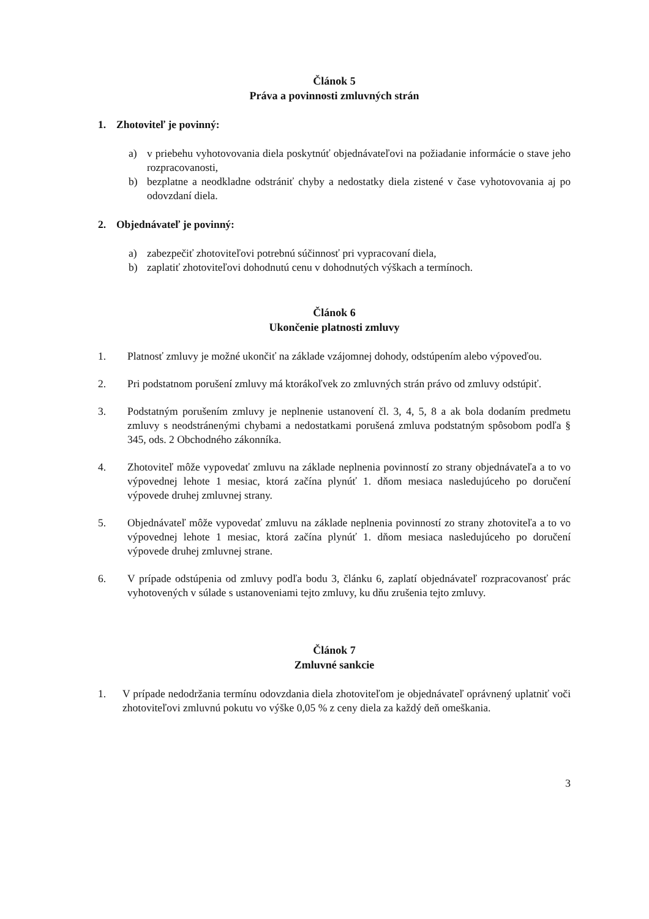Článok 5
Práva a povinnosti zmluvných strán
1. Zhotoviteľ je povinný:
a) v priebehu vyhotovovania diela poskytnúť objednávateľovi na požiadanie informácie o stave jeho rozpracovanosti,
b) bezplatne a neodkladne odstrániť chyby a nedostatky diela zistené v čase vyhotovovania aj po odovzdaní diela.
2. Objednávateľ je povinný:
a) zabezpečiť zhotoviteľovi potrebnú súčinnosť pri vypracovaní diela,
b) zaplatiť zhotoviteľovi dohodnutú cenu v dohodnutých výškach a termínoch.
Článok 6
Ukončenie platnosti zmluvy
1. Platnosť zmluvy je možné ukončiť na základe vzájomnej dohody, odstúpením alebo výpoveďou.
2. Pri podstatnom porušení zmluvy má ktorákoľvek zo zmluvných strán právo od zmluvy odstúpiť.
3. Podstatným porušením zmluvy je neplnenie ustanovení čl. 3, 4, 5, 8 a ak bola dodaním predmetu zmluvy s neodstránenými chybami a nedostatkami porušená zmluva podstatným spôsobom podľa § 345, ods. 2 Obchodného zákonníka.
4. Zhotoviteľ môže vypovedať zmluvu na základe neplnenia povinností zo strany objednávateľa a to vo výpovednej lehote 1 mesiac, ktorá začína plynúť 1. dňom mesiaca nasledujúceho po doručení výpovede druhej zmluvnej strany.
5. Objednávateľ môže vypovedať zmluvu na základe neplnenia povinností zo strany zhotoviteľa a to vo výpovednej lehote 1 mesiac, ktorá začína plynúť 1. dňom mesiaca nasledujúceho po doručení výpovede druhej zmluvnej strane.
6. V prípade odstúpenia od zmluvy podľa bodu 3, článku 6, zaplatí objednávateľ rozpracovanosť prác vyhotovených v súlade s ustanoveniami tejto zmluvy, ku dňu zrušenia tejto zmluvy.
Článok 7
Zmluvné sankcie
1. V prípade nedodržania termínu odovzdania diela zhotoviteľom je objednávateľ oprávnený uplatniť voči zhotoviteľovi zmluvnú pokutu vo výške 0,05 % z ceny diela za každý deň omeškania.
3